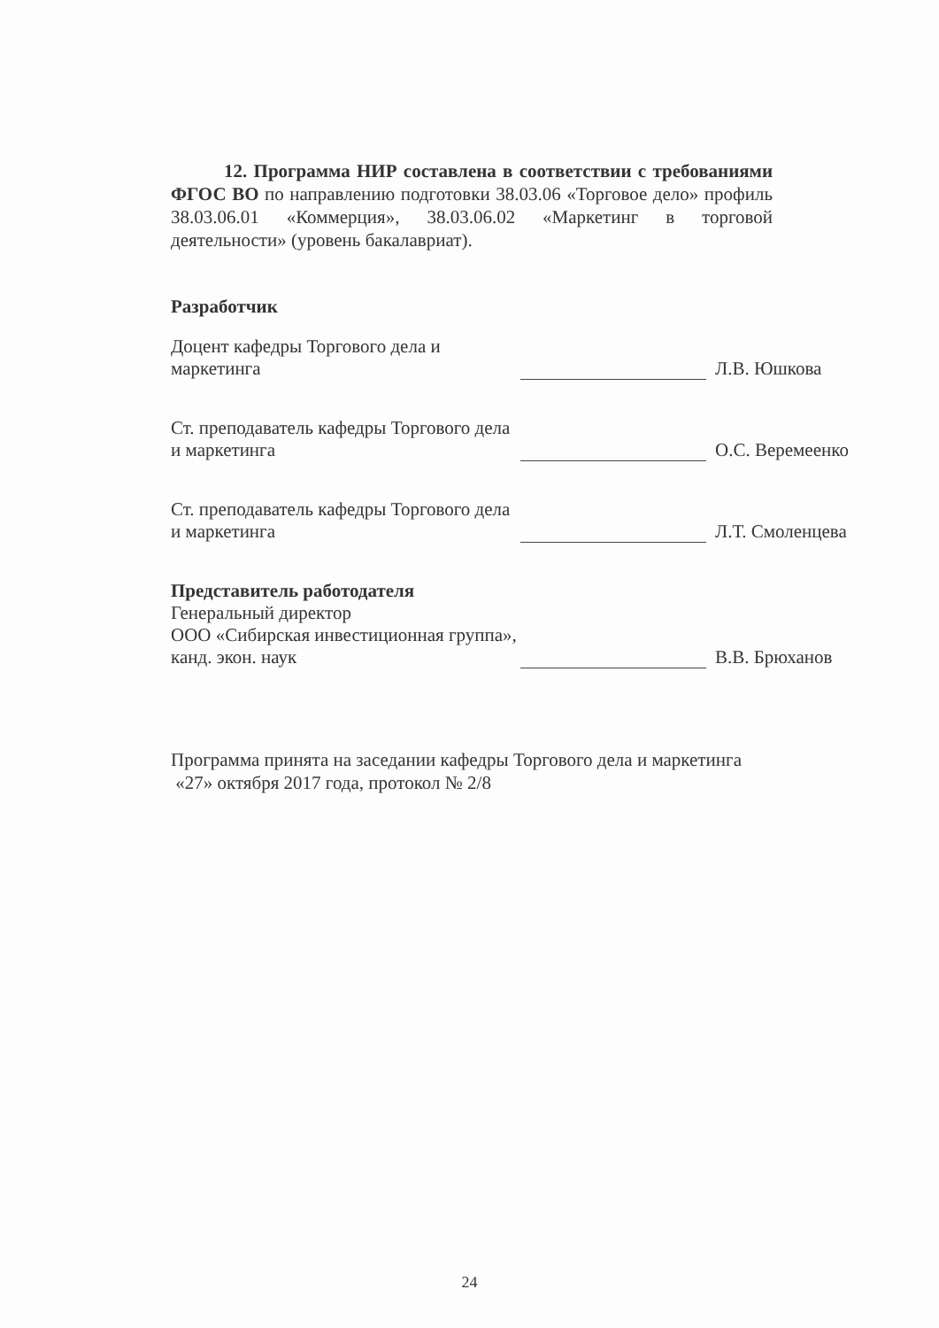12. Программа НИР составлена в соответствии с требованиями ФГОС ВО по направлению подготовки 38.03.06 «Торговое дело» профиль 38.03.06.01 «Коммерция», 38.03.06.02 «Маркетинг в торговой деятельности» (уровень бакалавриат).
Разработчик
Доцент кафедры Торгового дела и маркетинга
Л.В. Юшкова
Ст. преподаватель кафедры Торгового дела и маркетинга
О.С. Веремеенко
Ст. преподаватель кафедры Торгового дела и маркетинга
Л.Т. Смоленцева
Представитель работодателя
Генеральный директор
ООО «Сибирская инвестиционная группа», канд. экон. наук
В.В. Брюханов
Программа принята на заседании кафедры Торгового дела и маркетинга
«27» октября 2017 года, протокол № 2/8
24